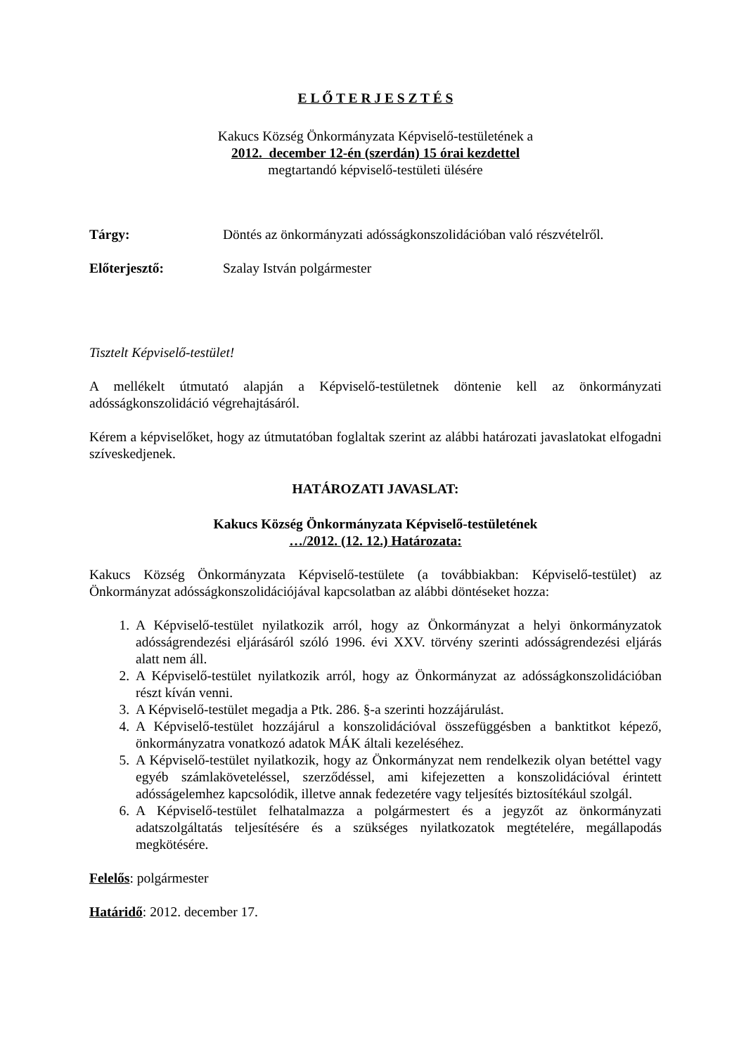E L Ő T E R J E S Z T É S
Kakucs Község Önkormányzata Képviselő-testületének a
2012. december 12-én (szerdán) 15 órai kezdettel
megtartandó képviselő-testületi ülésére
Tárgy: Döntés az önkormányzati adósságkonszolidációban való részvételről.
Előterjesztő: Szalay István polgármester
Tisztelt Képviselő-testület!
A mellékelt útmutató alapján a Képviselő-testületnek döntenie kell az önkormányzati adósságkonszolidáció végrehajtásáról.
Kérem a képviselőket, hogy az útmutatóban foglaltak szerint az alábbi határozati javaslatokat elfogadni szíveskedjenek.
HATÁROZATI JAVASLAT:
Kakucs Község Önkormányzata Képviselő-testületének
…/2012. (12. 12.) Határozata:
Kakucs Község Önkormányzata Képviselő-testülete (a továbbiakban: Képviselő-testület) az Önkormányzat adósságkonszolidációjával kapcsolatban az alábbi döntéseket hozza:
1. A Képviselő-testület nyilatkozik arról, hogy az Önkormányzat a helyi önkormányzatok adósságrendezési eljárásáról szóló 1996. évi XXV. törvény szerinti adósságrendezési eljárás alatt nem áll.
2. A Képviselő-testület nyilatkozik arról, hogy az Önkormányzat az adósságkonszolidációban részt kíván venni.
3. A Képviselő-testület megadja a Ptk. 286. §-a szerinti hozzájárulást.
4. A Képviselő-testület hozzájárul a konszolidációval összefüggésben a banktitkot képező, önkormányzatra vonatkozó adatok MÁK általi kezeléséhez.
5. A Képviselő-testület nyilatkozik, hogy az Önkormányzat nem rendelkezik olyan betéttel vagy egyéb számlaköveteléssel, szerződéssel, ami kifejezetten a konszolidációval érintett adósságelemhez kapcsolódik, illetve annak fedezetére vagy teljesítés biztosítékául szolgál.
6. A Képviselő-testület felhatalmazza a polgármestert és a jegyzőt az önkormányzati adatszolgáltatás teljesítésére és a szükséges nyilatkozatok megtételére, megállapodás megkötésére.
Felelős: polgármester
Határidő: 2012. december 17.